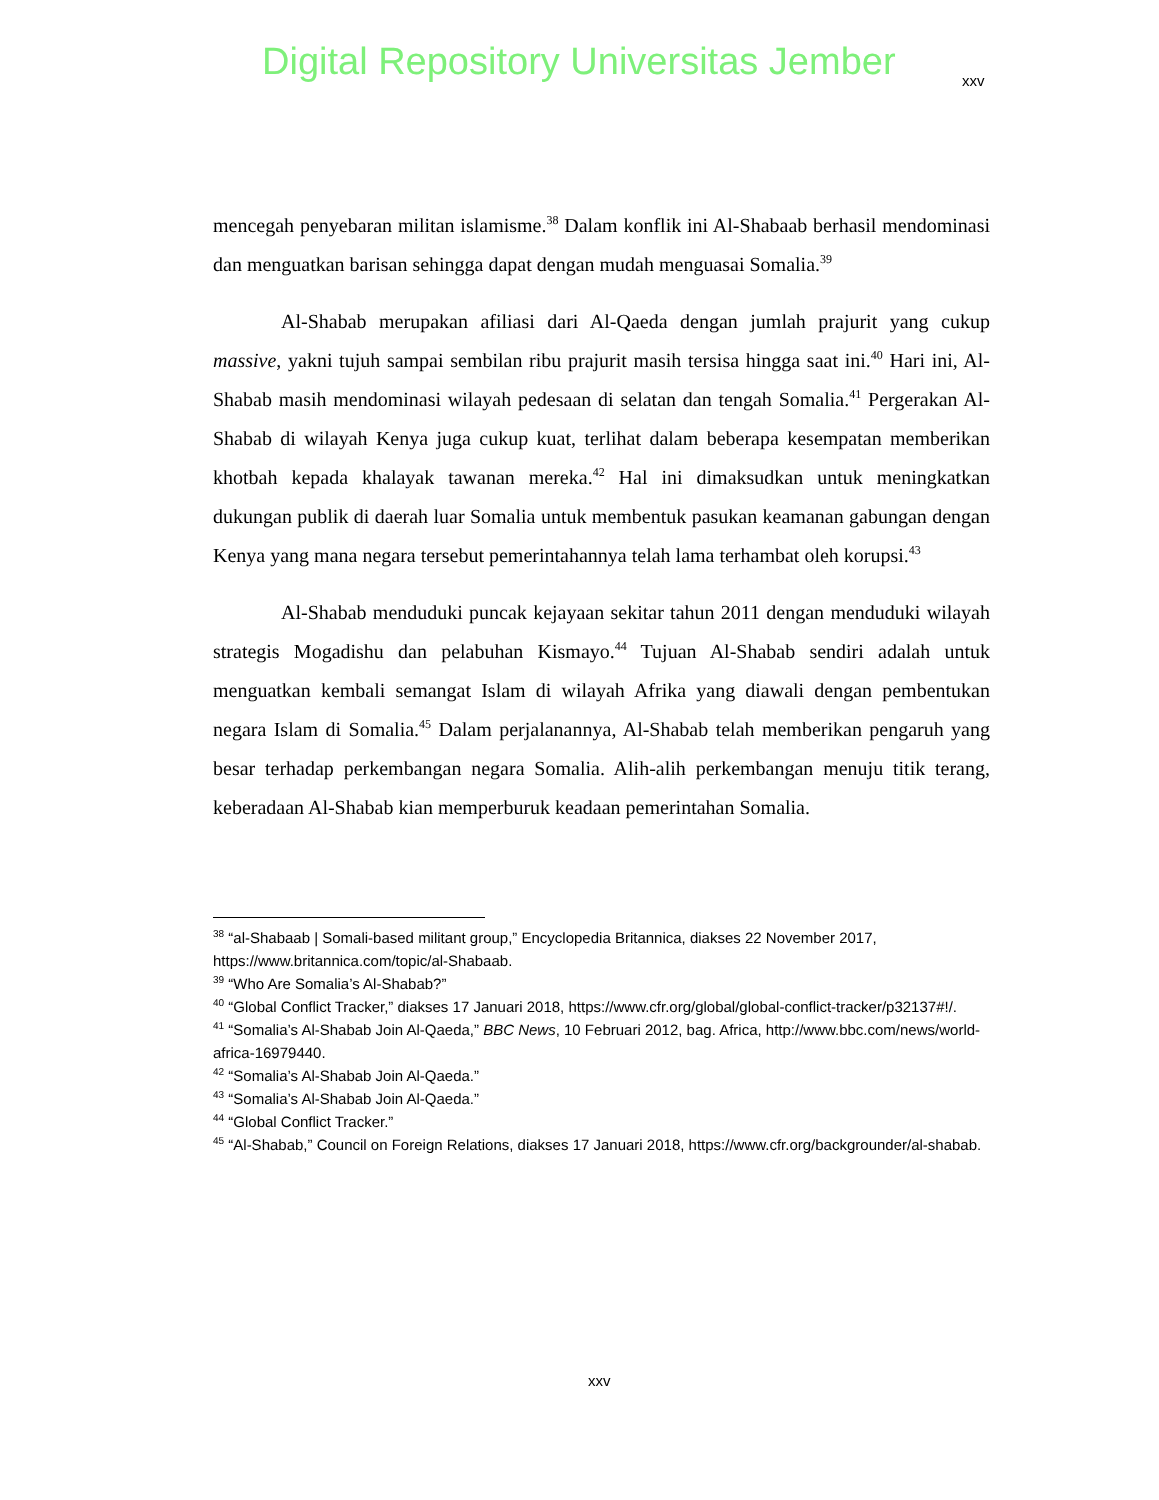Digital Repository Universitas Jember
xxv
mencegah penyebaran militan islamisme.<sup>38</sup> Dalam konflik ini Al-Shabaab berhasil mendominasi dan menguatkan barisan sehingga dapat dengan mudah menguasai Somalia.<sup>39</sup>
Al-Shabab merupakan afiliasi dari Al-Qaeda dengan jumlah prajurit yang cukup massive, yakni tujuh sampai sembilan ribu prajurit masih tersisa hingga saat ini.<sup>40</sup> Hari ini, Al-Shabab masih mendominasi wilayah pedesaan di selatan dan tengah Somalia.<sup>41</sup> Pergerakan Al-Shabab di wilayah Kenya juga cukup kuat, terlihat dalam beberapa kesempatan memberikan khotbah kepada khalayak tawanan mereka.<sup>42</sup> Hal ini dimaksudkan untuk meningkatkan dukungan publik di daerah luar Somalia untuk membentuk pasukan keamanan gabungan dengan Kenya yang mana negara tersebut pemerintahannya telah lama terhambat oleh korupsi.<sup>43</sup>
Al-Shabab menduduki puncak kejayaan sekitar tahun 2011 dengan menduduki wilayah strategis Mogadishu dan pelabuhan Kismayo.<sup>44</sup> Tujuan Al-Shabab sendiri adalah untuk menguatkan kembali semangat Islam di wilayah Afrika yang diawali dengan pembentukan negara Islam di Somalia.<sup>45</sup> Dalam perjalanannya, Al-Shabab telah memberikan pengaruh yang besar terhadap perkembangan negara Somalia. Alih-alih perkembangan menuju titik terang, keberadaan Al-Shabab kian memperburuk keadaan pemerintahan Somalia.
<sup>38</sup> “al-Shabaab | Somali-based militant group,” Encyclopedia Britannica, diakses 22 November 2017, https://www.britannica.com/topic/al-Shabaab.
<sup>39</sup> “Who Are Somalia’s Al-Shabab?”
<sup>40</sup> “Global Conflict Tracker,” diakses 17 Januari 2018, https://www.cfr.org/global/global-conflict-tracker/p32137#!/.
<sup>41</sup> “Somalia’s Al-Shabab Join Al-Qaeda,” BBC News, 10 Februari 2012, bag. Africa, http://www.bbc.com/news/world-africa-16979440.
<sup>42</sup> “Somalia’s Al-Shabab Join Al-Qaeda.”
<sup>43</sup> “Somalia’s Al-Shabab Join Al-Qaeda.”
<sup>44</sup> “Global Conflict Tracker.”
<sup>45</sup> “Al-Shabab,” Council on Foreign Relations, diakses 17 Januari 2018, https://www.cfr.org/backgrounder/al-shabab.
xxv